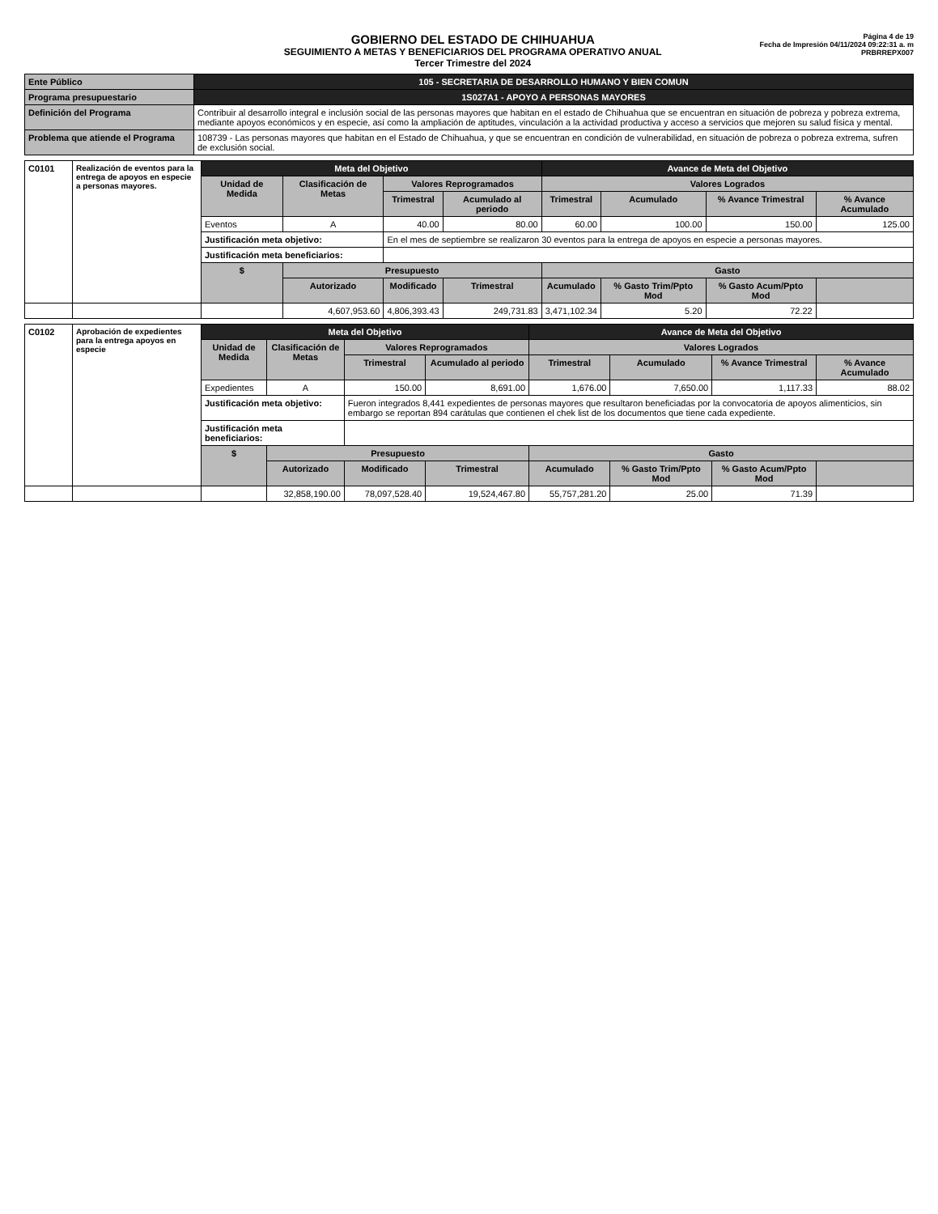GOBIERNO DEL ESTADO DE CHIHUAHUA
SEGUIMIENTO A METAS Y BENEFICIARIOS DEL PROGRAMA OPERATIVO ANUAL
Tercer Trimestre del 2024
Página 4 de 19
Fecha de Impresión 04/11/2024 09:22:31 a. m
PRBRREPX007
| Ente Público | 105 - SECRETARIA DE DESARROLLO HUMANO Y BIEN COMUN |
| Programa presupuestario | 1S027A1 - APOYO A PERSONAS MAYORES |
| Definición del Programa | Contribuir al desarrollo integral e inclusión social de las personas mayores que habitan en el estado de Chihuahua que se encuentran en situación de pobreza y pobreza extrema, mediante apoyos económicos y en especie, así como la ampliación de aptitudes, vinculación a la actividad productiva y acceso a servicios que mejoren su salud física y mental. |
| Problema que atiende el Programa | 108739 - Las personas mayores que habitan en el Estado de Chihuahua, y que se encuentran en condición de vulnerabilidad, en situación de pobreza o pobreza extrema, sufren de exclusión social. |
| C0101 | Realización de eventos para la entrega de apoyos en especie a personas mayores. | Meta del Objetivo | | | | Avance de Meta del Objetivo | | | |
| | | Unidad de Medida | Clasificación de Metas | Valores Reprogramados | | Valores Logrados | | | |
| | | | | Trimestral | Acumulado al periodo | Trimestral | Acumulado | % Avance Trimestral | % Avance Acumulado |
| | | Eventos | A | 40.00 | 80.00 | 60.00 | 100.00 | 150.00 | 125.00 |
| | | Justificación meta objetivo: | | En el mes de septiembre se realizaron 30 eventos para la entrega de apoyos en especie a personas mayores. | | | | | |
| | | Justificación meta beneficiarios: | | | | | | | |
| | | $ | Presupuesto | | | Gasto | | | |
| | | | Autorizado | Modificado | Trimestral | Acumulado | % Gasto Trim/Ppto Mod | % Gasto Acum/Ppto Mod | |
| | | | 4,607,953.60 | 4,806,393.43 | 249,731.83 | 3,471,102.34 | 5.20 | 72.22 | |
| C0102 | Aprobación de expedientes para la entrega apoyos en especie | Meta del Objetivo | | | | Avance de Meta del Objetivo | | | |
| | | Unidad de Medida | Clasificación de Metas | Valores Reprogramados | | Valores Logrados | | | |
| | | | | Trimestral | Acumulado al periodo | Trimestral | Acumulado | % Avance Trimestral | % Avance Acumulado |
| | | Expedientes | A | 150.00 | 8,691.00 | 1,676.00 | 7,650.00 | 1,117.33 | 88.02 |
| | | Justificación meta objetivo: | | Fueron integrados 8,441 expedientes de personas mayores que resultaron beneficiadas por la convocatoria de apoyos alimenticios, sin embargo se reportan 894 carátulas que contienen el chek list de los documentos que tiene cada expediente. | | | | | |
| | | Justificación meta beneficiarios: | | | | | | | |
| | | $ | Presupuesto | | | Gasto | | | |
| | | | Autorizado | Modificado | Trimestral | Acumulado | % Gasto Trim/Ppto Mod | % Gasto Acum/Ppto Mod | |
| | | | 32,858,190.00 | 78,097,528.40 | 19,524,467.80 | 55,757,281.20 | 25.00 | 71.39 | |